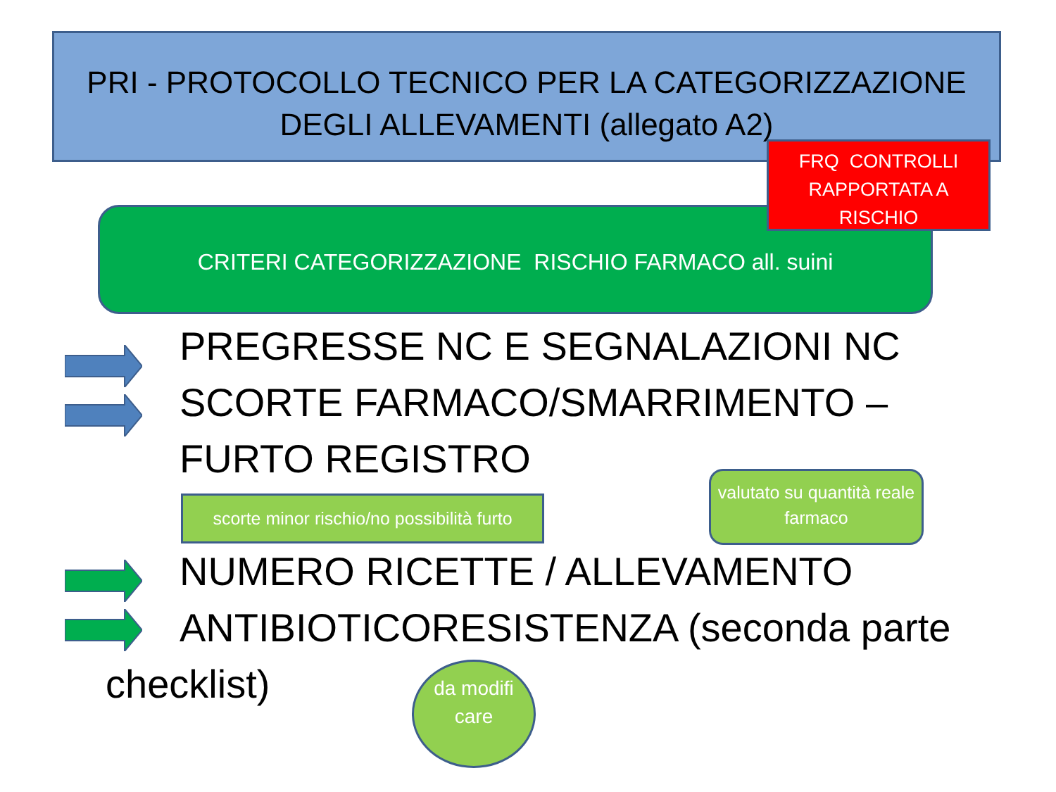PRI - PROTOCOLLO TECNICO PER LA CATEGORIZZAZIONE DEGLI ALLEVAMENTI (allegato A2)
CRITERI CATEGORIZZAZIONE RISCHIO FARMACO all. suini
FRQ CONTROLLI RAPPORTATA A RISCHIO
PREGRESSE NC E SEGNALAZIONI NC
SCORTE FARMACO/SMARRIMENTO – FURTO REGISTRO
NUMERO RICETTE / ALLEVAMENTO
ANTIBIOTICORESISTENZA (seconda parte checklist)
scorte minor rischio/no possibilità furto
valutato su quantità reale farmaco
da modifi care